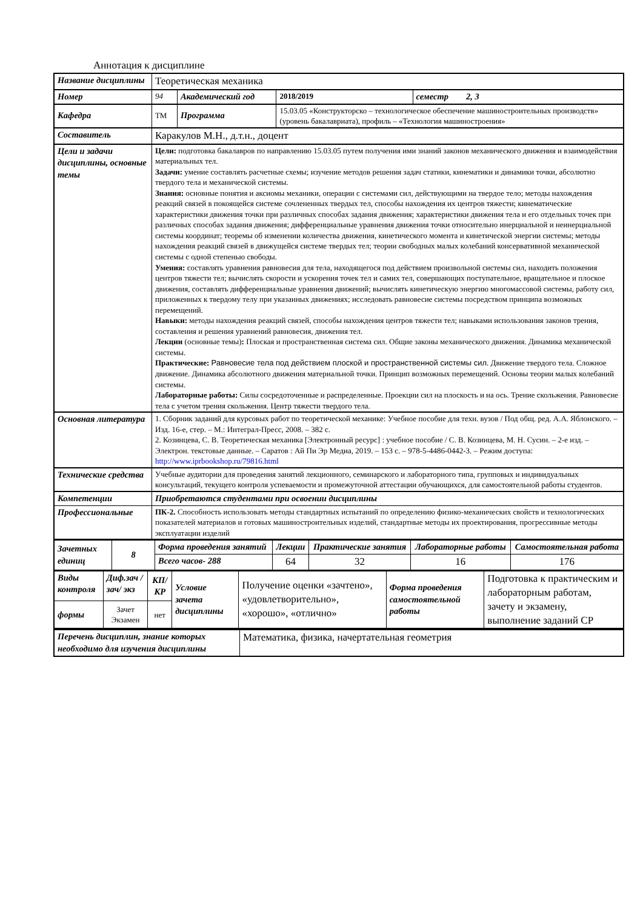Аннотация к дисциплине
| Название дисциплины | Теоретическая механика | | | | |
| Номер | 94 | Академический год | | 2018/2019 | семестр 2, 3 |
| Кафедра | ТМ | Программа | 15.03.05 «Конструкторско – технологическое обеспечение машиностроительных производств» (уровень бакалавриата), профиль – «Технология машиностроения» | | |
| Составитель | Каракулов М.Н., д.т.н., доцент | | | | |
| Цели и задачи дисциплины, основные темы | Цели: подготовка бакалавров по направлению 15.03.05 путем получения ими знаний законов механического движения и взаимодействия материальных тел. Задачи: умение составлять расчетные схемы; изучение методов решения задач статики, кинематики и динамики точки, абсолютно твердого тела и механической системы. Знания: основные понятия и аксиомы механики, операции с системами сил, действующими на твердое тело; методы нахождения реакций связей в покоящейся системе сочлененных твердых тел, способы нахождения их центров тяжести; кинематические характеристики движения точки при различных способах задания движения; характеристики движения тела и его отдельных точек при различных способах задания движения; дифференциальные уравнения движения точки относительно инерциальной и неинерциальной системы координат; теоремы об изменении количества движения, кинетического момента и кинетической энергии системы; методы нахождения реакций связей в движущейся системе твердых тел; теории свободных малых колебаний консервативной механической системы с одной степенью свободы. Умения: составлять уравнения равновесия для тела, находящегося под действием произвольной системы сил, находить положения центров тяжести тел; вычислять скорости и ускорения точек тел и самих тел, совершающих поступательное, вращательное и плоское движения, составлять дифференциальные уравнения движений; вычислять кинетическую энергию многомассовой системы, работу сил, приложенных к твердому телу при указанных движениях; исследовать равновесие системы посредством принципа возможных перемещений. Навыки: методы нахождения реакций связей, способы нахождения центров тяжести тел; навыками использования законов трения, составления и решения уравнений равновесия, движения тел. Лекции (основные темы) : Плоская и пространственная система сил. Общие законы механического движения. Динамика механической системы. Практические: Равновесие тела под действием плоской и пространственной системы сил . Движение твердого тела. Сложное движение. Динамика абсолютного движения материальной точки. Принцип возможных перемещений. Основы теории малых колебаний системы. Лабораторные работы: Силы сосредоточенные и распределенные. Проекции сил на плоскость и на ось. Трение скольжения. Равновесие тела с учетом трения скольжения. Центр тяжести твердого тела. | | | | |
| Основная литература | 1. Сборник заданий для курсовых работ по теоретической механике: Учебное пособие для техн. вузов / Под общ. ред. А.А. Яблонского. – Изд. 16-е, стер. – М.: Интеграл-Пресс, 2008. – 382 с. 2. Козинцева, С. В. Теоретическая механика [Электронный ресурс] : учебное пособие / С. В. Козинцева, М. Н. Сусин. – 2-е изд. – Электрон. текстовые данные. – Саратов : Ай Пи Эр Медиа, 2019. – 153 c. – 978-5-4486-0442-3. – Режим доступа: http://www.iprbookshop.ru/79816.html | | | | |
| Технические средства | Учебные аудитории для проведения занятий лекционного, семинарского и лабораторного типа, групповых и индивидуальных консультаций, текущего контроля успеваемости и промежуточной аттестации обучающихся, для самостоятельной работы студентов. | | | | |
| Компетенции | Приобретаются студентами при освоении дисциплины | | | | |
| Профессиональные | ПК-2. Способность использовать методы стандартных испытаний по определению физико-механических свойств и технологических показателей материалов и готовых машиностроительных изделий, стандартные методы их проектирования, прогрессивные методы эксплуатации изделий | | | | |
| Зачетных единиц | 8 | Форма проведения занятий | Лекции | Практические занятия | Лабораторные работы | Самостоятельная работа |
| | | Всего часов- 288 | 64 | 32 | 16 | 176 |
| Виды контроля | Диф.зач /зач/ экз | КП/КР | Условие зачета дисциплины | Получение оценки «зачтено», «удовлетворительно», «хорошо», «отлично» | Форма проведения самостоятельной работы | Подготовка к практическим и лабораторным работам, зачету и экзамену, выполнение заданий СР |
| формы | Зачет Экзамен | нет | | | | |
| Перечень дисциплин, знание которых необходимо для изучения дисциплины | Математика, физика, начертательная геометрия |